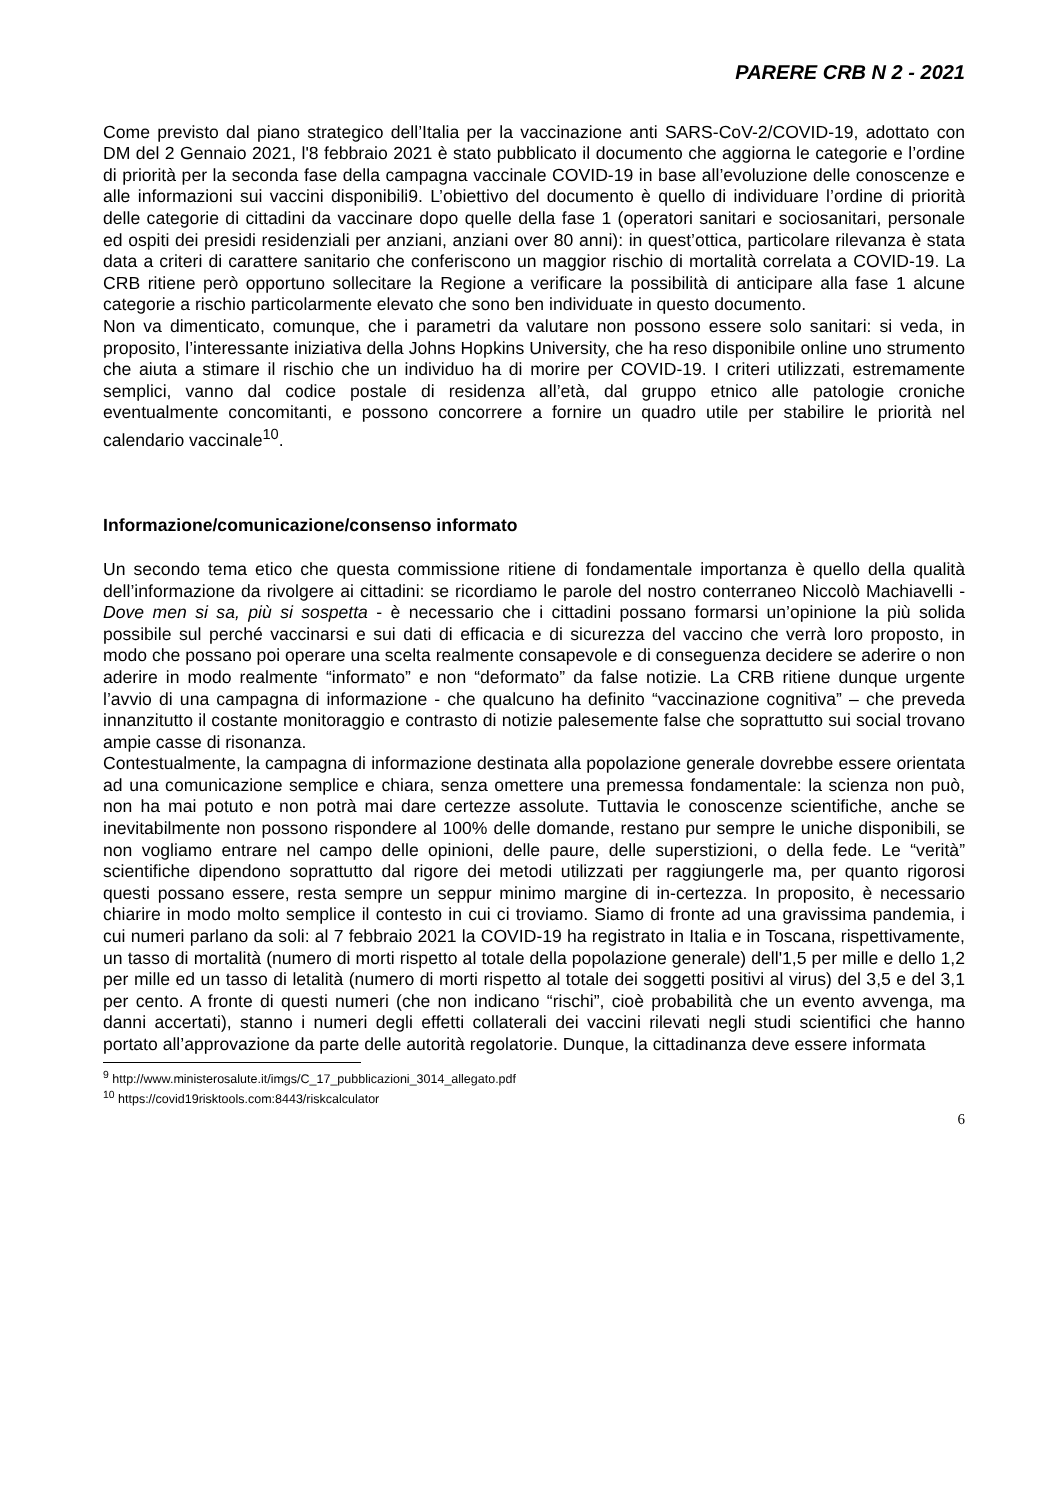PARERE CRB N 2 - 2021
Come previsto dal piano strategico dell’Italia per la vaccinazione anti SARS-CoV-2/COVID-19, adottato con DM del 2 Gennaio 2021, l'8 febbraio 2021 è stato pubblicato il documento che aggiorna le categorie e l’ordine di priorità per la seconda fase della campagna vaccinale COVID-19 in base all’evoluzione delle conoscenze e alle informazioni sui vaccini disponibili9. L’obiettivo del documento è quello di individuare l’ordine di priorità delle categorie di cittadini da vaccinare dopo quelle della fase 1 (operatori sanitari e sociosanitari, personale ed ospiti dei presidi residenziali per anziani, anziani over 80 anni): in quest’ottica, particolare rilevanza è stata data a criteri di carattere sanitario che conferiscono un maggior rischio di mortalità correlata a COVID-19. La CRB ritiene però opportuno sollecitare la Regione a verificare la possibilità di anticipare alla fase 1 alcune categorie a rischio particolarmente elevato che sono ben individuate in questo documento.
Non va dimenticato, comunque, che i parametri da valutare non possono essere solo sanitari: si veda, in proposito, l’interessante iniziativa della Johns Hopkins University, che ha reso disponibile online uno strumento che aiuta a stimare il rischio che un individuo ha di morire per COVID-19. I criteri utilizzati, estremamente semplici, vanno dal codice postale di residenza all’età, dal gruppo etnico alle patologie croniche eventualmente concomitanti, e possono concorrere a fornire un quadro utile per stabilire le priorità nel calendario vaccinale<sup>10</sup>.
Informazione/comunicazione/consenso informato
Un secondo tema etico che questa commissione ritiene di fondamentale importanza è quello della qualità dell’informazione da rivolgere ai cittadini: se ricordiamo le parole del nostro conterraneo Niccolò Machiavelli - Dove men si sa, più si sospetta - è necessario che i cittadini possano formarsi un’opinione la più solida possibile sul perché vaccinarsi e sui dati di efficacia e di sicurezza del vaccino che verrà loro proposto, in modo che possano poi operare una scelta realmente consapevole e di conseguenza decidere se aderire o non aderire in modo realmente “informato” e non “deformato” da false notizie. La CRB ritiene dunque urgente l’avvio di una campagna di informazione - che qualcuno ha definito “vaccinazione cognitiva” – che preveda innanzitutto il costante monitoraggio e contrasto di notizie palesemente false che soprattutto sui social trovano ampie casse di risonanza.
Contestualmente, la campagna di informazione destinata alla popolazione generale dovrebbe essere orientata ad una comunicazione semplice e chiara, senza omettere una premessa fondamentale: la scienza non può, non ha mai potuto e non potrà mai dare certezze assolute. Tuttavia le conoscenze scientifiche, anche se inevitabilmente non possono rispondere al 100% delle domande, restano pur sempre le uniche disponibili, se non vogliamo entrare nel campo delle opinioni, delle paure, delle superstizioni, o della fede. Le “verità” scientifiche dipendono soprattutto dal rigore dei metodi utilizzati per raggiungerle ma, per quanto rigorosi questi possano essere, resta sempre un seppur minimo margine di in-certezza. In proposito, è necessario chiarire in modo molto semplice il contesto in cui ci troviamo. Siamo di fronte ad una gravissima pandemia, i cui numeri parlano da soli: al 7 febbraio 2021 la COVID-19 ha registrato in Italia e in Toscana, rispettivamente, un tasso di mortalità (numero di morti rispetto al totale della popolazione generale) dell'1,5 per mille e dello 1,2 per mille ed un tasso di letalità (numero di morti rispetto al totale dei soggetti positivi al virus) del 3,5 e del 3,1 per cento. A fronte di questi numeri (che non indicano “rischi”, cioè probabilità che un evento avvenga, ma danni accertati), stanno i numeri degli effetti collaterali dei vaccini rilevati negli studi scientifici che hanno portato all’approvazione da parte delle autorità regolatorie. Dunque, la cittadinanza deve essere informata
<sup>9</sup> http://www.ministerosalute.it/imgs/C_17_pubblicazioni_3014_allegato.pdf
<sup>10</sup> https://covid19risktools.com:8443/riskcalculator
6